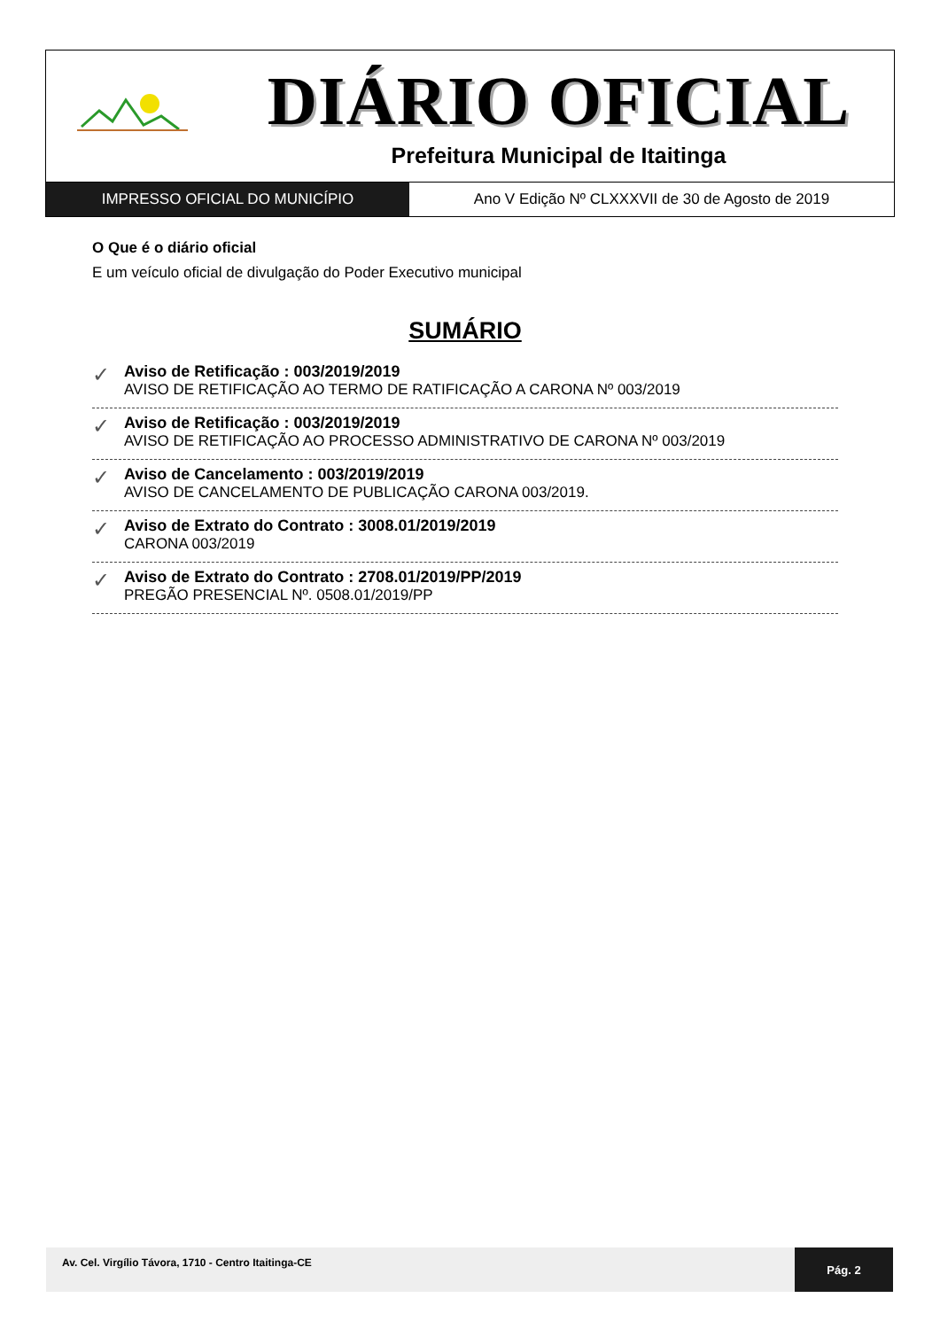DIÁRIO OFICIAL
Prefeitura Municipal de Itaitinga
IMPRESSO OFICIAL DO MUNICÍPIO Ano V Edição Nº CLXXXVII de 30 de Agosto de 2019
O Que é o diário oficial
E um veículo oficial de divulgação do Poder Executivo municipal
SUMÁRIO
✓ Aviso de Retificação : 003/2019/2019
AVISO DE RETIFICAÇÃO AO TERMO DE RATIFICAÇÃO A CARONA Nº 003/2019
✓ Aviso de Retificação : 003/2019/2019
AVISO DE RETIFICAÇÃO AO PROCESSO ADMINISTRATIVO DE CARONA Nº 003/2019
✓ Aviso de Cancelamento : 003/2019/2019
AVISO DE CANCELAMENTO DE PUBLICAÇÃO CARONA 003/2019.
✓ Aviso de Extrato do Contrato : 3008.01/2019/2019
CARONA 003/2019
✓ Aviso de Extrato do Contrato : 2708.01/2019/PP/2019
PREGÃO PRESENCIAL Nº. 0508.01/2019/PP
Av. Cel. Virgílio Távora, 1710 - Centro Itaitinga-CE
Pág. 2